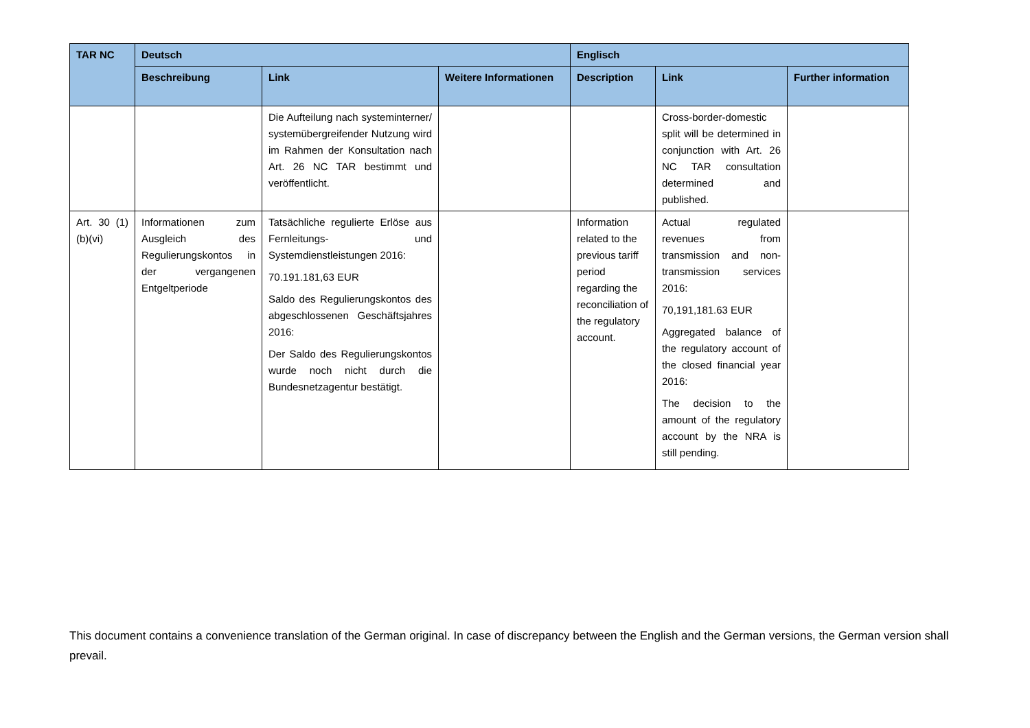| TAR NC | Deutsch | | | Englisch | | |
| --- | --- | --- | --- | --- | --- | --- |
| | Beschreibung | Link | Weitere Informationen | Description | Link | Further information |
| | | Die Aufteilung nach systeminterner/ systemübergreifender Nutzung wird im Rahmen der Konsultation nach Art. 26 NC TAR bestimmt und veröffentlicht. | | | Cross-border-domestic split will be determined in conjunction with Art. 26 NC TAR consultation determined and published. | |
| Art. 30 (1)(b)(vi) | Informationen zum Ausgleich des Regulierungskontos in der vergangenen Entgeltperiode | Tatsächliche regulierte Erlöse aus Fernleitungs- und Systemdienstleistungen 2016: 70.191.181,63 EUR Saldo des Regulierungskontos des abgeschlossenen Geschäftsjahres 2016: Der Saldo des Regulierungskontos wurde noch nicht durch die Bundesnetzagentur bestätigt. | | Information related to the previous tariff period regarding the reconciliation of the regulatory account. | Actual regulated revenues from transmission and non-transmission services 2016: 70,191,181.63 EUR Aggregated balance of the regulatory account of the closed financial year 2016: The decision to the amount of the regulatory account by the NRA is still pending. | |
This document contains a convenience translation of the German original. In case of discrepancy between the English and the German versions, the German version shall prevail.